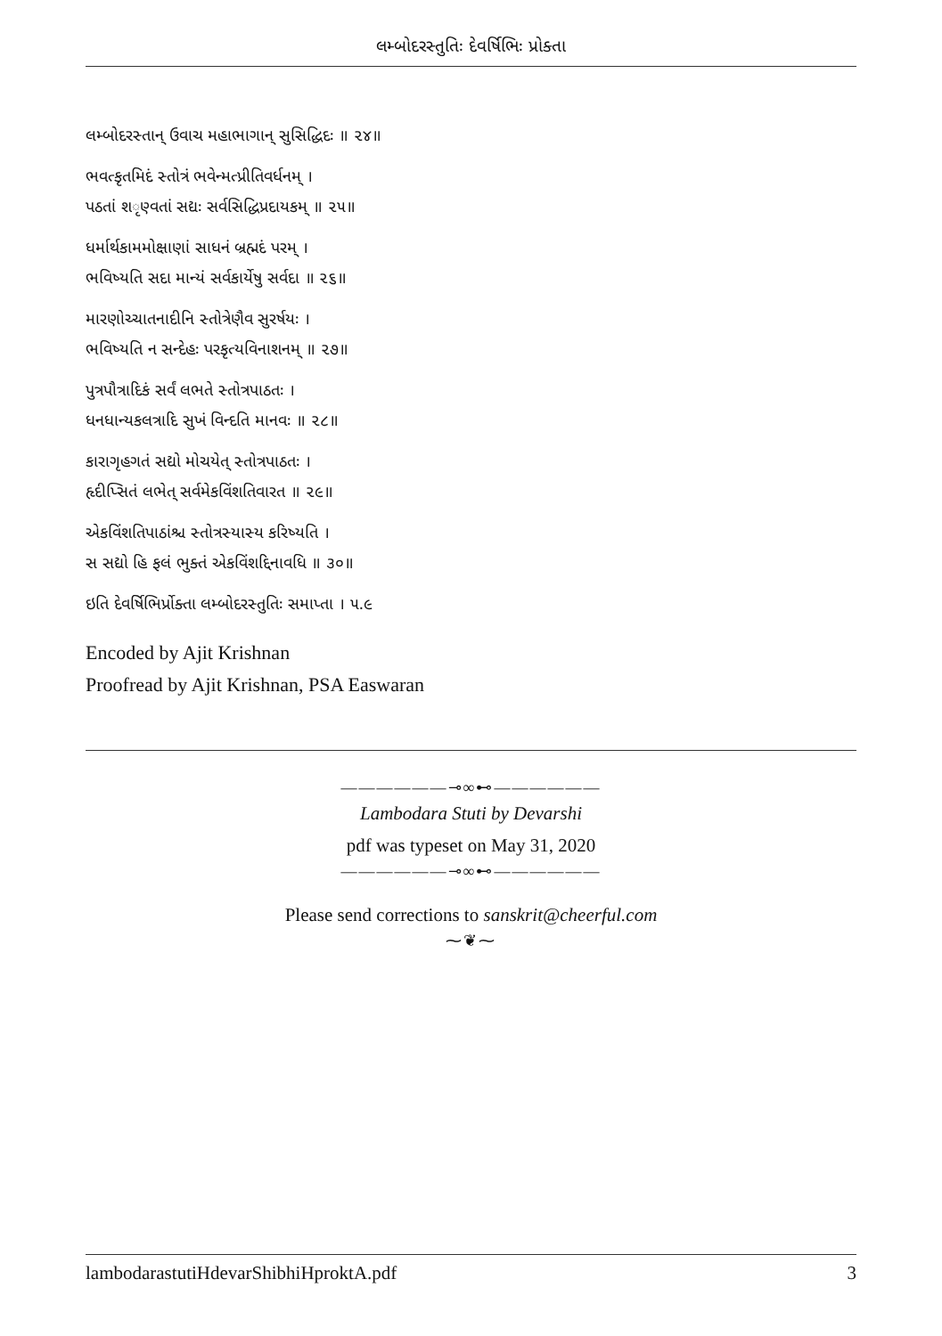લમ્બોદરસ્તુતિઃ દેવર્ષિભિઃ પ્રોક્તા
લમ્બોદરસ્તાન્ ઉવાચ મહાભાગાન્ સુસિદ્ધિદઃ ॥ ૨૪॥
ભવત્કૃતમિદં સ્તોત્રં ભવેન્મત્પ્રીતિવર્ધનમ્ ।
પઠતાં શ​ૃણ્વતાં સદ્યઃ સર્વસિદ્ધિપ્રદાયકમ્ ॥ ૨૫॥
ધર્માર્થકામમોક્ષાણાં સાધનં બ્રહ્મદં પરમ્ ।
ભવિષ્યતિ સદા માન્યં સર્વકાર્યેષુ સર્વદા ॥ ૨૬॥
મારણોચ્ચાતનાદીનિ સ્તોત્રેણૈવ સુરર્ષયઃ ।
ભવિષ્યતિ ન સન્દેહઃ પરકૃત્યવિનાશનમ્ ॥ ૨૭॥
પુત્રપૌત્રાદિકં સર્વં લભતે સ્તોત્રપાઠતઃ ।
ધનધાન્યકલત્રાદિ સુખં વિન્દતિ માનવઃ ॥ ૨૮॥
કારાગૃહગતં સદ્યો મોચયેત્ સ્તોત્રપાઠતઃ ।
હૃદીપ્સિતં લભેત્ સર્વમેકવિંશતિવારત ॥ ૨૯॥
એકવિંશતિપાઠાંશ્ચ સ્તોત્રસ્યાસ્ય કરિષ્યતિ ।
સ સદ્યો હિ ફલં ભુક્તં એકવિંશદ્દિનાવધિ ॥ ૩૦॥
ઇતિ દેવર્ષિભિર્પ્રોક્તા લમ્બોદરસ્તુતિઃ સમાપ્તા । ૫.૯
Encoded by Ajit Krishnan
Proofread by Ajit Krishnan, PSA Easwaran
——————⊸∞⊷——————
Lambodara Stuti by Devarshi
pdf was typeset on May 31, 2020
——————⊸∞⊷——————
Please send corrections to sanskrit@cheerful.com
⁓❦⁓
lambodarastutiHdevarShibhiHproktA.pdf 3